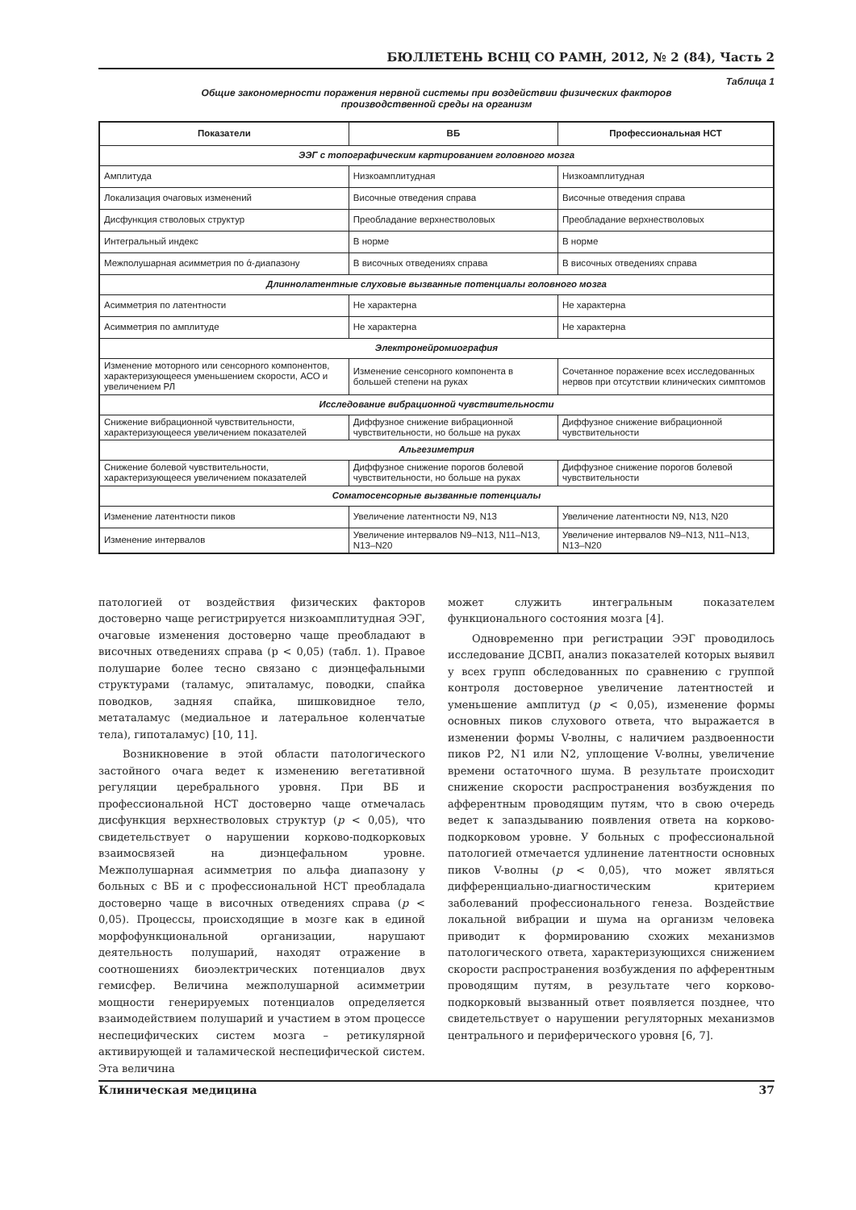БЮЛЛЕТЕНЬ ВСНЦ СО РАМН, 2012, № 2 (84), Часть 2
Таблица 1
Общие закономерности поражения нервной системы при воздействии физических факторов
производственной среды на организм
| Показатели | ВБ | Профессиональная НСТ |
| --- | --- | --- |
| ЭЭГ с топографическим картированием головного мозга | | |
| Амплитуда | Низкоамплитудная | Низкоамплитудная |
| Локализация очаговых изменений | Височные отведения справа | Височные отведения справа |
| Дисфункция стволовых структур | Преобладание верхнестволовых | Преобладание верхнестволовых |
| Интегральный индекс | В норме | В норме |
| Межполушарная асимметрия по ά-диапазону | В височных отведениях справа | В височных отведениях справа |
| Длиннолатентные слуховые вызванные потенциалы головного мозга | | |
| Асимметрия по латентности | Не характерна | Не характерна |
| Асимметрия по амплитуде | Не характерна | Не характерна |
| Электронейромиография | | |
| Изменение моторного или сенсорного компонентов, характеризующееся уменьшением скорости, АСО и увеличением РЛ | Изменение сенсорного компонента в большей степени на руках | Сочетанное поражение всех исследованных нервов при отсутствии клинических симптомов |
| Исследование вибрационной чувствительности | | |
| Снижение вибрационной чувствительности, характеризующееся увеличением показателей | Диффузное снижение вибрационной чувствительности, но больше на руках | Диффузное снижение вибрационной чувствительности |
| Альгезиметрия | | |
| Снижение болевой чувствительности, характеризующееся увеличением показателей | Диффузное снижение порогов болевой чувствительности, но больше на руках | Диффузное снижение порогов болевой чувствительности |
| Соматосенсорные вызванные потенциалы | | |
| Изменение латентности пиков | Увеличение латентности N9, N13 | Увеличение латентности N9, N13, N20 |
| Изменение интервалов | Увеличение интервалов N9–N13, N11–N13, N13–N20 | Увеличение интервалов N9–N13, N11–N13, N13–N20 |
патологией от воздействия физических факторов достоверно чаще регистрируется низкоамплитудная ЭЭГ, очаговые изменения достоверно чаще преобладают в височных отведениях справа (р < 0,05) (табл. 1). Правое полушарие более тесно связано с диэнцефальными структурами (таламус, эпиталамус, поводки, спайка поводков, задняя спайка, шишковидное тело, метаталамус (медиальное и латеральное коленчатые тела), гипоталамус) [10, 11].
Возникновение в этой области патологического застойного очага ведет к изменению вегетативной регуляции церебрального уровня. При ВБ и профессиональной НСТ достоверно чаще отмечалась дисфункция верхнестволовых структур (p < 0,05), что свидетельствует о нарушении корково-подкорковых взаимосвязей на диэнцефальном уровне. Межполушарная асимметрия по альфа диапазону у больных с ВБ и с профессиональной НСТ преобладала достоверно чаще в височных отведениях справа (p < 0,05). Процессы, происходящие в мозге как в единой морфофункциональной организации, нарушают деятельность полушарий, находят отражение в соотношениях биоэлектрических потенциалов двух гемисфер. Величина межполушарной асимметрии мощности генерируемых потенциалов определяется взаимодействием полушарий и участием в этом процессе неспецифических систем мозга – ретикулярной активирующей и таламической неспецифической систем. Эта величина
может служить интегральным показателем функционального состояния мозга [4].
Одновременно при регистрации ЭЭГ проводилось исследование ДСВП, анализ показателей которых выявил у всех групп обследованных по сравнению с группой контроля достоверное увеличение латентностей и уменьшение амплитуд (p < 0,05), изменение формы основных пиков слухового ответа, что выражается в изменении формы V-волны, с наличием раздвоенности пиков Р2, N1 или N2, уплощение V-волны, увеличение времени остаточного шума. В результате происходит снижение скорости распространения возбуждения по афферентным проводящим путям, что в свою очередь ведет к запаздыванию появления ответа на корково-подкорковом уровне. У больных с профессиональной патологией отмечается удлинение латентности основных пиков V-волны (p < 0,05), что может являться дифференциально-диагностическим критерием заболеваний профессионального генеза. Воздействие локальной вибрации и шума на организм человека приводит к формированию схожих механизмов патологического ответа, характеризующихся снижением скорости распространения возбуждения по афферентным проводящим путям, в результате чего корково-подкорковый вызванный ответ появляется позднее, что свидетельствует о нарушении регуляторных механизмов центрального и периферического уровня [6, 7].
Клиническая медицина 37